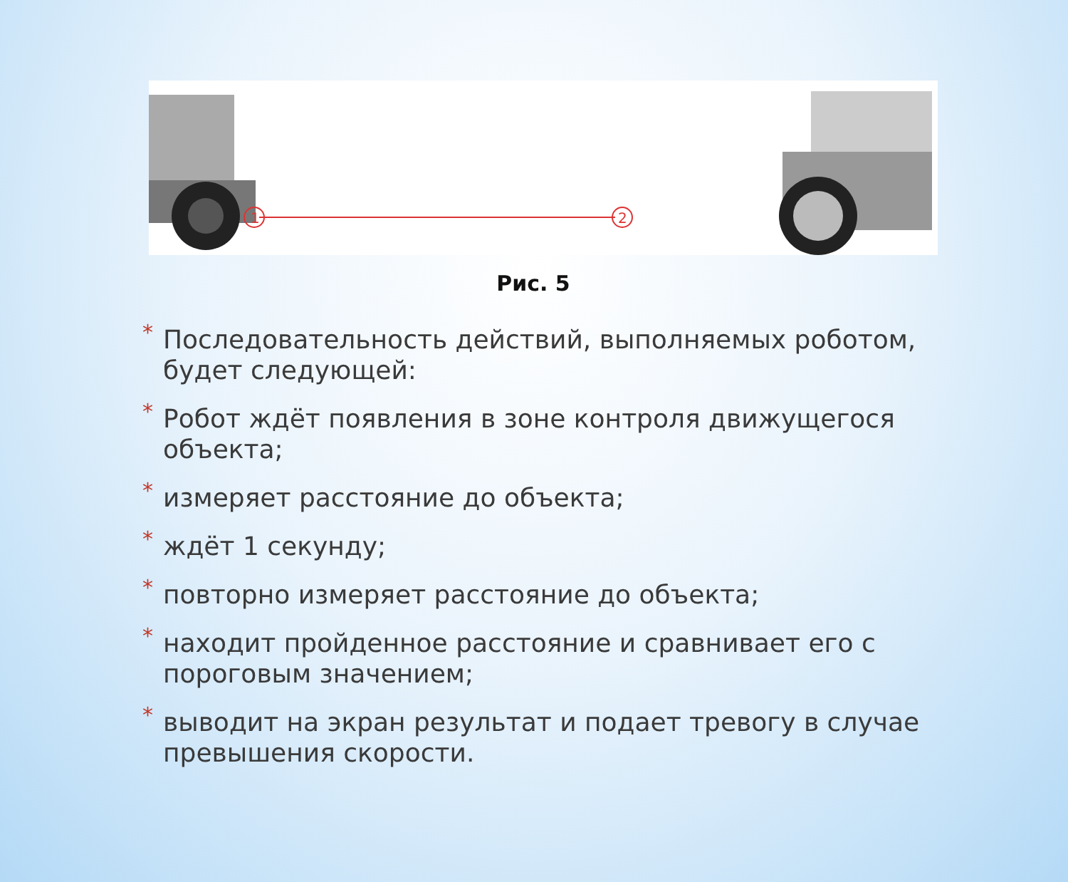1
2
Рис. 5
* Последовательность действий, выполняемых роботом, будет следующей:
* Робот ждёт появления в зоне контроля движущегося объекта;
* измеряет расстояние до объекта;
* ждёт 1 секунду;
* повторно измеряет расстояние до объекта;
* находит пройденное расстояние и сравнивает его с пороговым значением;
* выводит на экран результат и подает тревогу в случае превышения скорости.